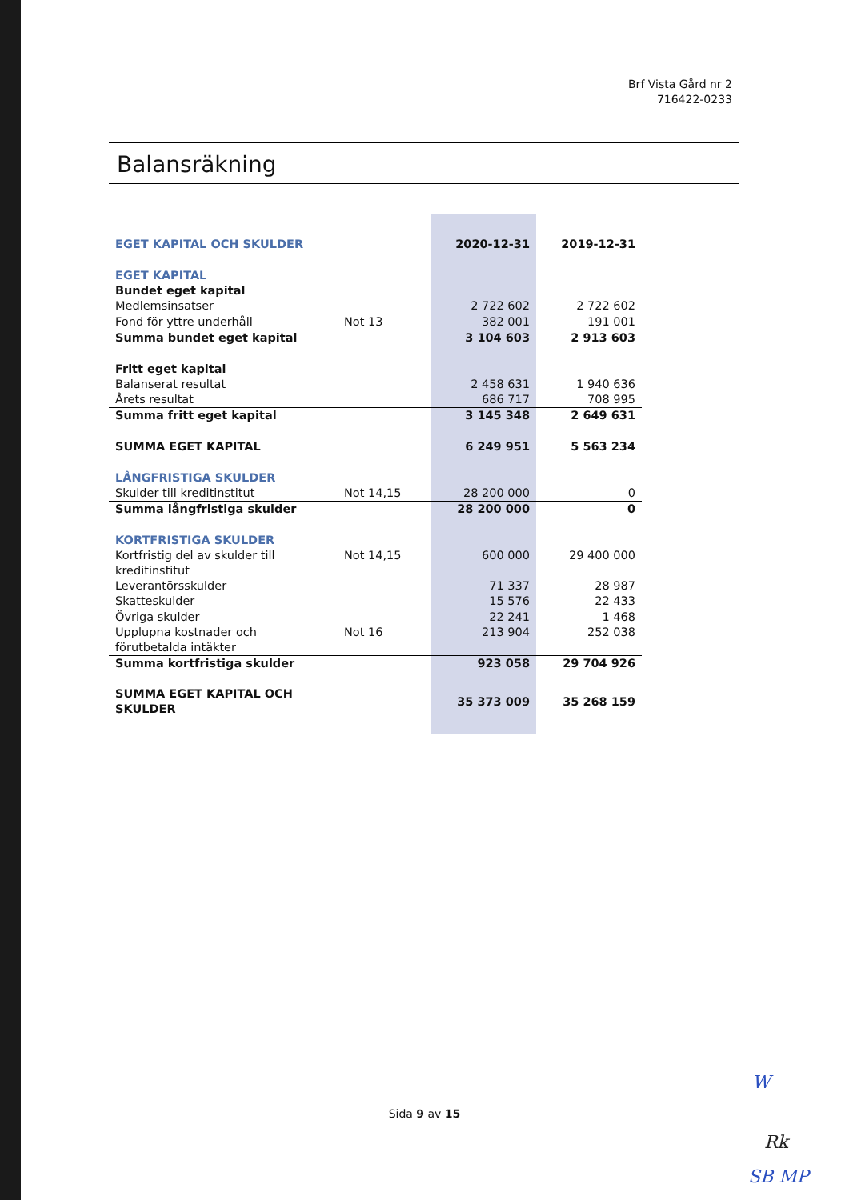Brf Vista Gård nr 2
716422-0233
Balansräkning
| EGET KAPITAL OCH SKULDER | | 2020-12-31 | 2019-12-31 |
| EGET KAPITAL | | | |
| Bundet eget kapital | | | |
| Medlemsinsatser | | 2 722 602 | 2 722 602 |
| Fond för yttre underhåll | Not 13 | 382 001 | 191 001 |
| Summa bundet eget kapital | | 3 104 603 | 2 913 603 |
| Fritt eget kapital | | | |
| Balanserat resultat | | 2 458 631 | 1 940 636 |
| Årets resultat | | 686 717 | 708 995 |
| Summa fritt eget kapital | | 3 145 348 | 2 649 631 |
| SUMMA EGET KAPITAL | | 6 249 951 | 5 563 234 |
| LÅNGFRISTIGA SKULDER | | | |
| Skulder till kreditinstitut | Not 14,15 | 28 200 000 | 0 |
| Summa långfristiga skulder | | 28 200 000 | 0 |
| KORTFRISTIGA SKULDER | | | |
| Kortfristig del av skulder till kreditinstitut | Not 14,15 | 600 000 | 29 400 000 |
| Leverantörsskulder | | 71 337 | 28 987 |
| Skatteskulder | | 15 576 | 22 433 |
| Övriga skulder | | 22 241 | 1 468 |
| Upplupna kostnader och förutbetalda intäkter | Not 16 | 213 904 | 252 038 |
| Summa kortfristiga skulder | | 923 058 | 29 704 926 |
| SUMMA EGET KAPITAL OCH SKULDER | | 35 373 009 | 35 268 159 |
Sida 9 av 15
W
Rk
SB MP